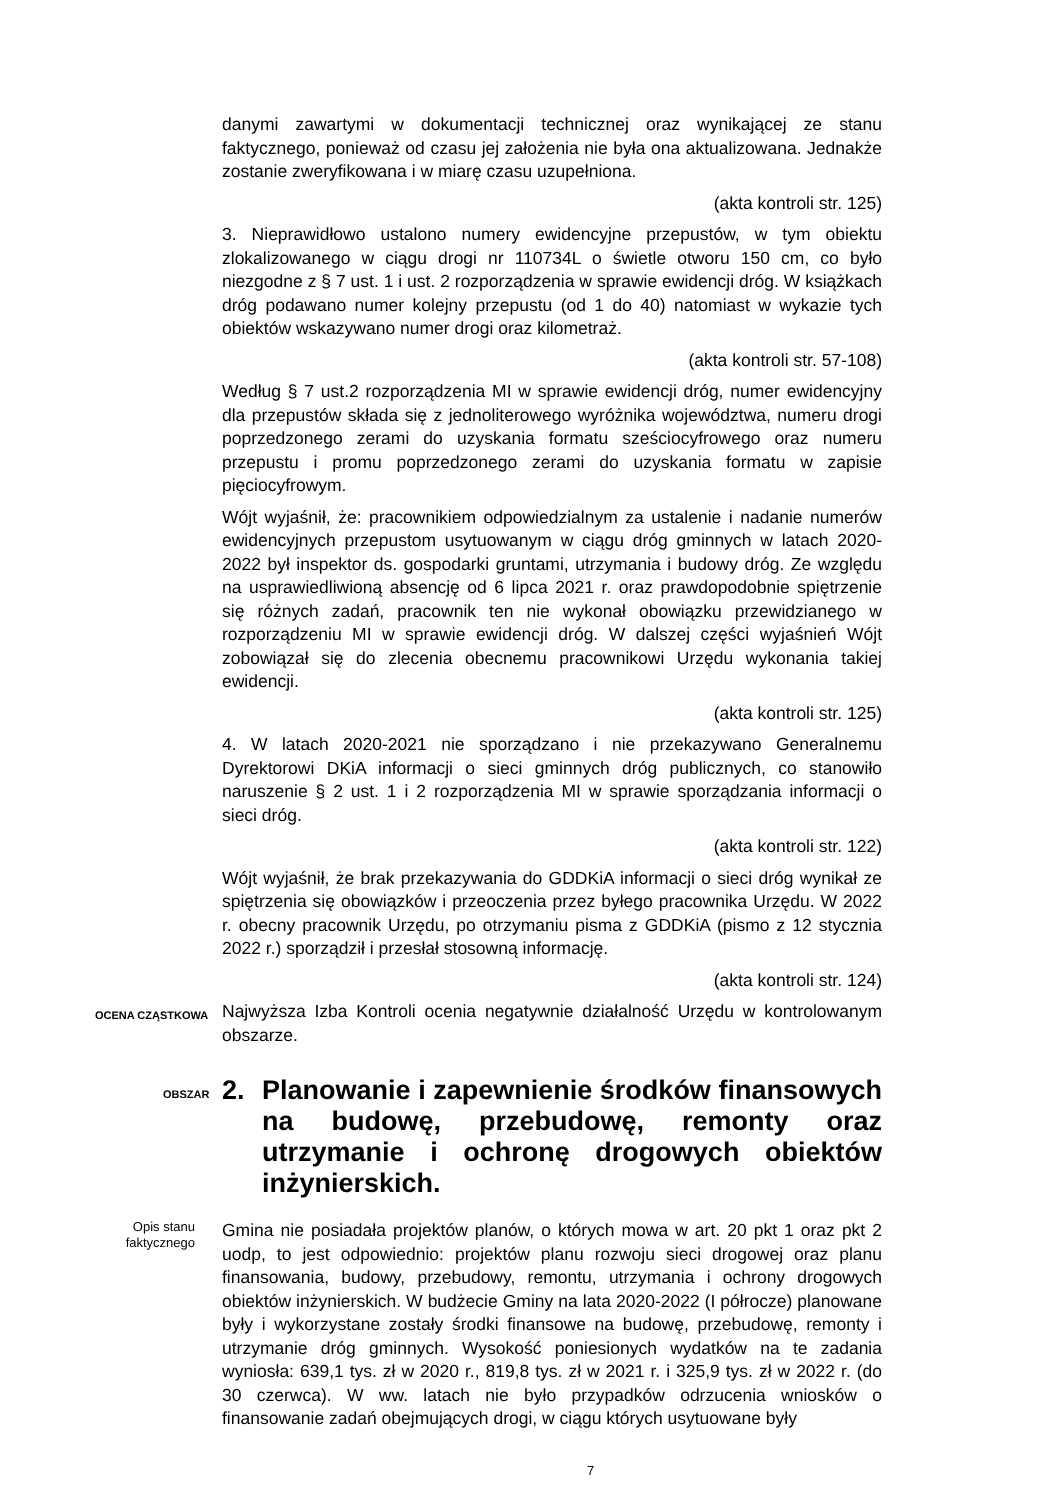danymi zawartymi w dokumentacji technicznej oraz wynikającej ze stanu faktycznego, ponieważ od czasu jej założenia nie była ona aktualizowana. Jednakże zostanie zweryfikowana i w miarę czasu uzupełniona.
(akta kontroli str. 125)
3. Nieprawidłowo ustalono numery ewidencyjne przepustów, w tym obiektu zlokalizowanego w ciągu drogi nr 110734L o świetle otworu 150 cm, co było niezgodne z § 7 ust. 1 i ust. 2 rozporządzenia w sprawie ewidencji dróg. W książkach dróg podawano numer kolejny przepustu (od 1 do 40) natomiast w wykazie tych obiektów wskazywano numer drogi oraz kilometraż.
(akta kontroli str. 57-108)
Według § 7 ust.2 rozporządzenia MI w sprawie ewidencji dróg, numer ewidencyjny dla przepustów składa się z jednoliterowego wyróżnika województwa, numeru drogi poprzedzonego zerami do uzyskania formatu sześciocyfrowego oraz numeru przepustu i promu poprzedzonego zerami do uzyskania formatu w zapisie pięciocyfrowym.
Wójt wyjaśnił, że: pracownikiem odpowiedzialnym za ustalenie i nadanie numerów ewidencyjnych przepustom usytuowanym w ciągu dróg gminnych w latach 2020-2022 był inspektor ds. gospodarki gruntami, utrzymania i budowy dróg. Ze względu na usprawiedliwioną absencję od 6 lipca 2021 r. oraz prawdopodobnie spiętrzenie się różnych zadań, pracownik ten nie wykonał obowiązku przewidzianego w rozporządzeniu MI w sprawie ewidencji dróg. W dalszej części wyjaśnień Wójt zobowiązał się do zlecenia obecnemu pracownikowi Urzędu wykonania takiej ewidencji.
(akta kontroli str. 125)
4. W latach 2020-2021 nie sporządzano i nie przekazywano Generalnemu Dyrektorowi DKiA informacji o sieci gminnych dróg publicznych, co stanowiło naruszenie § 2 ust. 1 i 2 rozporządzenia MI w sprawie sporządzania informacji o sieci dróg.
(akta kontroli str. 122)
Wójt wyjaśnił, że brak przekazywania do GDDKiA informacji o sieci dróg wynikał ze spiętrzenia się obowiązków i przeoczenia przez byłego pracownika Urzędu. W 2022 r. obecny pracownik Urzędu, po otrzymaniu pisma z GDDKiA (pismo z 12 stycznia 2022 r.) sporządził i przesłał stosowną informację.
(akta kontroli str. 124)
OCENA CZĄSTKOWA
Najwyższa Izba Kontroli ocenia negatywnie działalność Urzędu w kontrolowanym obszarze.
OBSZAR
2. Planowanie i zapewnienie środków finansowych na budowę, przebudowę, remonty oraz utrzymanie i ochronę drogowych obiektów inżynierskich.
Opis stanu
faktycznego
Gmina nie posiadała projektów planów, o których mowa w art. 20 pkt 1 oraz pkt 2 uodp, to jest odpowiednio: projektów planu rozwoju sieci drogowej oraz planu finansowania, budowy, przebudowy, remontu, utrzymania i ochrony drogowych obiektów inżynierskich. W budżecie Gminy na lata 2020-2022 (I półrocze) planowane były i wykorzystane zostały środki finansowe na budowę, przebudowę, remonty i utrzymanie dróg gminnych. Wysokość poniesionych wydatków na te zadania wyniosła: 639,1 tys. zł w 2020 r., 819,8 tys. zł w 2021 r. i 325,9 tys. zł w 2022 r. (do 30 czerwca). W ww. latach nie było przypadków odrzucenia wniosków o finansowanie zadań obejmujących drogi, w ciągu których usytuowane były
7